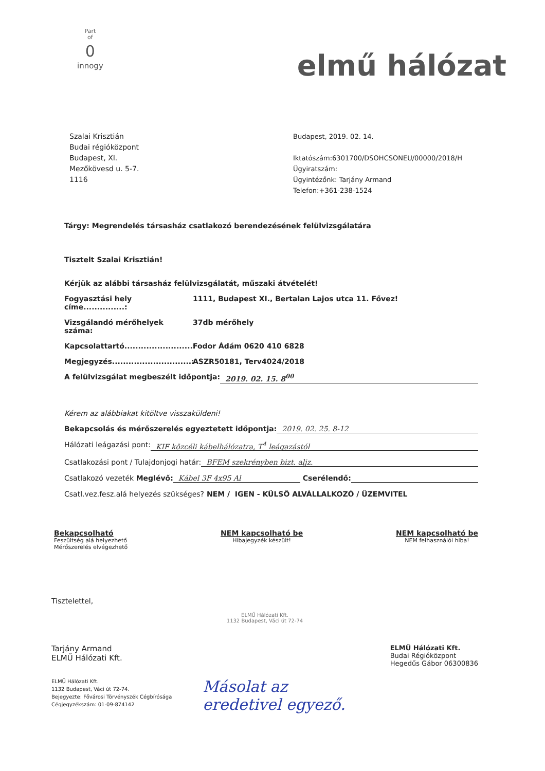Part
of
0
innogy
elmű hálózat
Szalai Krisztián
Budai régióközpont
Budapest, XI.
Mezőkövesd u. 5-7.
1116
Budapest, 2019. 02. 14.
Iktatószám:6301700/DSOHCSONEU/00000/2018/H
Ügyiratszám:
Ügyintézőnk: Tarjány Armand
Telefon:+361-238-1524
Tárgy: Megrendelés társasház csatlakozó berendezésének felülvizsgálatára
Tisztelt Szalai Krisztián!
Kérjük az alábbi társasház felülvizsgálatát, műszaki átvételét!
Fogyasztási hely címe...............:
1111, Budapest XI., Bertalan Lajos utca 11. Fővez!
Vizsgálandó mérőhelyek száma: 37db mérőhely
Kapcsolattartó.........................:
Fodor Ádám 0620 410 6828
Megjegyzés.............................:
ASZR50181, Terv4024/2018
A felülvizsgálat megbeszélt időpontja:
2019. 02. 15. 8<sup>00</sup>
Kérem az alábbiakat kitöltve visszaküldeni!
Bekapcsolás és mérőszerelés egyeztetett időpontja:
2019. 02. 25. 8-12
Hálózati leágazási pont: KIF közcéli kábelhálózatra, T<sup>4</sup> leágazástól
Csatlakozási pont / Tulajdonjogi határ:
BFEM szekrényben bizt. aljz.
Csatlakozó vezeték Meglévő: Kábel 3F 4x95 Al Cserélendő:
Csatl.vez.fesz.alá helyezés szükséges? NEM / IGEN - KÜLSŐ ALVÁLLALKOZÓ / ÜZEMVITEL
Bekapcsolható
Feszültség alá helyezhető
Mérőszerelés elvégezhető
NEM kapcsolható be
Hibajegyzék készült!
NEM kapcsolható be
NEM felhasználói hiba!
Tisztelettel,
ELMŰ Hálózati Kft.
1132 Budapest, Váci út 72-74
Tarjány Armand
ELMŰ Hálózati Kft.
ELMŰ Hálózati Kft.
Budai Régióközpont
Hegedűs Gábor 06300836
ELMŰ Hálózati Kft.
1132 Budapest, Váci út 72-74.
Bejegyezte: Fővárosi Törvényszék Cégbírósága
Cégjegyzékszám: 01-09-874142
Másolat az
eredetivel egyező.